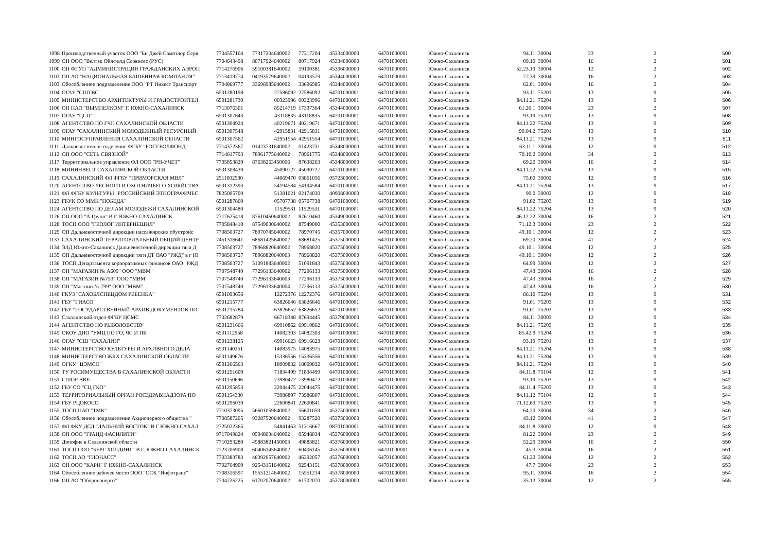| 1098 | Производственный участок ООО "Би Джей Самотлор Серв | 7704557104 | 77317204640002 | 77317204 | 45334000000 | 64701000001 | Южно-Сахалинск | 94.11 | 30004 | 23 | 2 | 500 |
| 1099 | ОП ООО "Велтэк Ойлфилд Сервисес (РУС)" | 7704643498 | 80717924640002 | 80717924 | 45334000000 | 64701000001 | Южно-Сахалинск | 09.10 | 30004 | 16 | 2 | 501 |
| 1100 | ОП ФГУП "АДМИНИСТРАЦИЯ ГРАЖДАНСКИХ АЭРОП | 7714276906 | 59100381640002 | 59100381 | 45336000000 | 64701000001 | Южно-Сахалинск | 52.23.19 | 30004 | 12 | 2 | 502 |
| 1102 | ОП АО "НАЦИОНАЛЬНАЯ БАШЕННАЯ КОМПАНИЯ" | 7713419774 | 04193579640002 | 04193579 | 45344000000 | 64701000001 | Южно-Сахалинск | 77.39 | 30004 | 16 | 2 | 503 |
| 1103 | Обособленное подразделение ООО "РТ Инвест Транспорт | 7704869777 | 33696985640002 | 33696985 | 45344000000 | 64701000001 | Южно-Сахалинск | 62.01 | 30004 | 16 | 2 | 504 |
| 1104 | ОГАУ "СШТВС" | 6501280198 | 27586092 | 27586092 | 64701000001 | 64701000001 | Южно-Сахалинск | 93.11 | 75201 | 13 | 9 | 505 |
| 1105 | МИНИСТЕРСТВО АРХИТЕКТУРЫ И ГРАДОСТРОИТЕЛ | 6501281730 | 00323996 | 00323996 | 64701000001 | 64701000001 | Южно-Сахалинск | 84.11.21 | 75204 | 13 | 9 | 506 |
| 1106 | ОП ПАО "ВЫМПЕЛКОМ" Г. ЮЖНО-САХАЛИНСК | 7713076301 | 85214719 | 17337364 | 45344000000 | 64701000001 | Южно-Сахалинск | 61.20.1 | 30004 | 23 | 2 | 507 |
| 1107 | ОГАУ "ЦСП" | 6501307643 | 43118835 | 43118835 | 64701000001 | 64701000001 | Южно-Сахалинск | 93.19 | 75201 | 13 | 9 | 508 |
| 1108 | АГЕНТСТВО ПО ГЧП САХАЛИНСКОЙ ОБЛАСТИ | 6501304924 | 40219671 | 40219671 | 64701000001 | 64701000001 | Южно-Сахалинск | 84.11.22 | 75204 | 13 | 9 | 509 |
| 1109 | ОГАУ "САХАЛИНСКИЙ МОЛОДЕЖНЫЙ РЕСУРСНЫЙ | 6501307548 | 42915831 | 42915831 | 64701000001 | 64701000001 | Южно-Сахалинск | 90.04.2 | 75201 | 13 | 9 | 510 |
| 1110 | МИНГОСУПРАВЛЕНИЯ САХАЛИНСКОЙ ОБЛАСТИ | 6501307562 | 42951554 | 42951554 | 64701000001 | 64701000001 | Южно-Сахалинск | 84.11.21 | 75204 | 13 | 9 | 511 |
| 1111 | Дальневосточное отделение ФГБУ "РОСГЕОЛФОНД" | 7714372367 | 01423731640002 | 01423731 | 45348000000 | 64701000001 | Южно-Сахалинск | 63.11.1 | 30004 | 12 | 9 | 512 |
| 1112 | ОП ООО "СЕТЬ СВЯЗНОЙ" | 7714617793 | 78961775640002 | 78961775 | 45348000000 | 64701000001 | Южно-Сахалинск | 70.10.2 | 30004 | 34 | 2 | 513 |
| 1117 | Территориальное управление ФЛ ООО "РН-УЧЕТ" | 7705853829 | 87638263450006 | 87638263 | 45348000000 | 64701000001 | Южно-Сахалинск | 69.20 | 30004 | 16 | 2 | 514 |
| 1118 | МИНИНВЕСТ САХАЛИНСКОЙ ОБЛАСТИ | 6501308439 | 45090727 | 45090727 | 64701000001 | 64701000001 | Южно-Сахалинск | 84.11.22 | 75204 | 13 | 9 | 515 |
| 1119 | САХАЛИНСКИЙ ФЛ ФГБУ "ПРИМОРСКАЯ МВЛ" | 2511002530 | 44069470 | 03861056 | 05723000001 | 64701000001 | Южно-Сахалинск | 75.00 | 30002 | 12 | 9 | 516 |
| 1120 | АГЕНТСТВО ЛЕСНОГО И ОХОТНИЧЬЕГО ХОЗЯЙСТВА | 6501312393 | 54194584 | 54194584 | 64701000001 | 64701000001 | Южно-Сахалинск | 84.11.21 | 75204 | 13 | 9 | 517 |
| 1121 | ФЛ ФГБУ КУЛЬТУРЫ "РОССИЙСКИЙ ЭТНОГРАФИЧЕС | 7825005700 | 51381021 | 02174030 | 40908000000 | 64701000001 | Южно-Сахалинск | 90.0 | 30002 | 12 | 9 | 518 |
| 1123 | ГБУК СО ММК "ПОБЕДА" | 6501287860 | 05707738 | 05707738 | 64701000001 | 64701000001 | Южно-Сахалинск | 91.02 | 75203 | 13 | 9 | 519 |
| 1124 | АГЕНТСТВО ПО ДЕЛАМ МОЛОДЕЖИ САХАЛИНСКОЙ | 6501304480 | 11529531 | 11529531 | 64701000001 | 64701000001 | Южно-Сахалинск | 84.11.22 | 75204 | 13 | 9 | 520 |
| 1126 | ОП ООО "А Групп" В Г. ЮЖНО-САХАЛИНСК | 7717625418 | 87610460640002 | 87610460 | 45349000000 | 64701000001 | Южно-Сахалинск | 46.12.22 | 30004 | 16 | 2 | 521 |
| 1128 | ТОСП ООО "ГЕОЛОГ ИНТЕРНЕШНЛ" | 7705848410 | 87549000640002 | 87549000 | 45353000000 | 64701000001 | Южно-Сахалинск | 71.12.3 | 30004 | 23 | 2 | 522 |
| 1129 | ОП Дальневосточной дирекции пассажирских обустройс | 7708503727 | 78970745640002 | 78970745 | 45357000000 | 64701000001 | Южно-Сахалинск | 49.10.1 | 30004 | 12 | 2 | 523 |
| 1133 | САХАЛИНСКИЙ ТЕРРИТОРИАЛЬНЫЙ ОБЩИЙ ЦЕНТР | 7451316641 | 68681425640002 | 68681425 | 45375000000 | 64701000001 | Южно-Сахалинск | 69.20 | 30004 | 41 | 2 | 524 |
| 1134 | ЭЛД Южно-Сахалинск Дальневосточной дирекции тяги Д | 7708503727 | 78968820640002 | 78968820 | 45375000000 | 64701000001 | Южно-Сахалинск | 49.10.1 | 30004 | 12 | 2 | 525 |
| 1135 | ОП Дальневосточной дирекции тяги ДТ ОАО "РЖД" в г Ю | 7708503727 | 78968820640003 | 78968820 | 45375000000 | 64701000001 | Южно-Сахалинск | 49.10.1 | 30004 | 12 | 2 | 526 |
| 1136 | ТОСП Департамента корпоративных финансов ОАО "РЖД | 7708503727 | 51091843640002 | 51091843 | 45375000000 | 64701000001 | Южно-Сахалинск | 64.99 | 30004 | 12 | 2 | 527 |
| 1137 | ОП "МАГАЗИН № А609" ООО "МВМ" | 7707548740 | 77296133640002 | 77296133 | 45375000000 | 64701000001 | Южно-Сахалинск | 47.43 | 30004 | 16 | 2 | 528 |
| 1138 | ОП "МАГАЗИН №753" ООО "МВМ" | 7707548740 | 77296133640003 | 77296133 | 45375000000 | 64701000001 | Южно-Сахалинск | 47.43 | 30004 | 16 | 2 | 529 |
| 1139 | ОП "Магазин № 799" ООО "МВМ" | 7707548740 | 77296133640004 | 77296133 | 45375000000 | 64701000001 | Южно-Сахалинск | 47.43 | 30004 | 16 | 2 | 530 |
| 1140 | ГКУЗ "САХОБЛСПЕЦДОМ РЕБЕНКА" | 6501093656 | 12272376 | 12272376 | 64701000001 | 64701000001 | Южно-Сахалинск | 86.10 | 75204 | 13 | 9 | 531 |
| 1141 | ГБУ "ГИАСО" | 6501215777 | 63826646 | 63826646 | 64701000001 | 64701000001 | Южно-Сахалинск | 91.01 | 75203 | 13 | 9 | 532 |
| 1142 | ГБУ "ГОСУДАРСТВЕННЫЙ АРХИВ ДОКУМЕНТОВ ПО | 6501215784 | 63826652 | 63826652 | 64701000001 | 64701000001 | Южно-Сахалинск | 91.01 | 75203 | 13 | 9 | 533 |
| 1143 | Сахалинский отдел ФГБУ ЦСМС | 7702682879 | 66718348 | 87694445 | 45379000000 | 64701000001 | Южно-Сахалинск | 84.11 | 30003 | 12 | 9 | 534 |
| 1144 | АГЕНТСТВО ПО РЫБОЛОВСТВУ | 6501231666 | 69910862 | 69910862 | 64701000001 | 64701000001 | Южно-Сахалинск | 84.11.21 | 75203 | 13 | 9 | 535 |
| 1145 | ОКОУ ДПО "УМЦ ПО ГО, ЧС И ПБ" | 6501112958 | 14082303 | 14082303 | 64701000001 | 64701000001 | Южно-Сахалинск | 85.42.9 | 75204 | 13 | 9 | 536 |
| 1146 | ОГАУ "СШ "САХАЛИН" | 6501238125 | 69916623 | 69916623 | 64701000001 | 64701000001 | Южно-Сахалинск | 93.19 | 75201 | 13 | 9 | 537 |
| 1147 | МИНИСТЕРСТВО КУЛЬТУРЫ И АРХИВНОГО ДЕЛА | 6501140151 | 14083975 | 14083975 | 64701000001 | 64701000001 | Южно-Сахалинск | 84.11.21 | 75204 | 13 | 9 | 538 |
| 1148 | МИНИСТЕРСТВО ЖКХ САХАЛИНСКОЙ ОБЛАСТИ | 6501149676 | 15336556 | 15336556 | 64701000001 | 64701000001 | Южно-Сахалинск | 84.11.21 | 75204 | 13 | 9 | 539 |
| 1149 | ОГКУ "ЦЭМСО" | 6501266563 | 18009832 | 18009832 | 64701000001 | 64701000001 | Южно-Сахалинск | 84.11.21 | 75204 | 13 | 9 | 540 |
| 1150 | ТУ РОСИМУЩЕСТВА В САХАЛИНСКОЙ ОБЛАСТИ | 6501251609 | 71834499 | 71834499 | 64701000001 | 64701000001 | Южно-Сахалинск | 84.11.8 | 75104 | 12 | 9 | 541 |
| 1151 | СШОР ВВЕ | 6501150696 | 73980472 | 73980472 | 64701000001 | 64701000001 | Южно-Сахалинск | 93.19 | 75203 | 13 | 9 | 542 |
| 1152 | ГБУ СО "СЦ ГКО" | 6501295853 | 22044475 | 22044475 | 64701000001 | 64701000001 | Южно-Сахалинск | 84.11.4 | 75203 | 13 | 9 | 543 |
| 1153 | ТЕРРИТОРИАЛЬНЫЙ ОРГАН РОСЗДРАВНАДЗОРА ПО | 6501154330 | 73986807 | 73986807 | 64701000001 | 64701000001 | Южно-Сахалинск | 84.11.12 | 75104 | 12 | 9 | 544 |
| 1154 | ГБУ РЦОКОСО | 6501296039 | 22600841 | 22600841 | 64701000001 | 64701000001 | Южно-Сахалинск | 71.12.63 | 75203 | 13 | 9 | 545 |
| 1155 | ТОСП ПАО "ТМК" | 7710373095 | 56601059640002 | 56601059 | 45375000000 | 64701000001 | Южно-Сахалинск | 64.20 | 30004 | 34 | 2 | 546 |
| 1156 | Обособленное подразделение Акционерного общества " | 7708587205 | 93287520640002 | 93287520 | 45375000000 | 64701000001 | Южно-Сахалинск | 43.12 | 30004 | 41 | 2 | 547 |
| 1157 | ФЛ ФКУ ДСД "ДАЛЬНИЙ ВОСТОК" В Г ЮЖНО-САХАЛ | 2725022365 | 54841463 | 51316667 | 08701000001 | 64701000001 | Южно-Сахалинск | 84.11.8 | 30002 | 12 | 9 | 548 |
| 1158 | ОП ООО "ГРАНД ФАСИЛИТИ" | 9717049824 | 05948034640002 | 05948034 | 45376000000 | 64701000001 | Южно-Сахалинск | 81.22 | 30004 | 23 | 2 | 549 |
| 1159 | Допофис в Сахалинской области | 7710293280 | 49883821450003 | 49883821 | 45376000000 | 64701000001 | Южно-Сахалинск | 52.29 | 30004 | 16 | 2 | 550 |
| 1161 | ТОСП ООО "БЕРГ ХОЛДИНГ" В Г. ЮЖНО-САХАЛИНСК | 7723706908 | 60406145640002 | 60406145 | 45376000000 | 64701000001 | Южно-Сахалинск | 45.3 | 30004 | 16 | 2 | 551 |
| 1162 | ТОСП АО "ГЛОНАСС" | 7703383783 | 46392057640002 | 46392057 | 45376000000 | 64701000001 | Южно-Сахалинск | 61.20 | 30004 | 12 | 2 | 552 |
| 1163 | ОП ООО "КАРИ" Г ЮЖНО-САХАЛИНСК | 7702764909 | 92543151640002 | 92543151 | 45378000000 | 64701000001 | Южно-Сахалинск | 47.7 | 30004 | 23 | 2 | 553 |
| 1164 | Обособленное рабочее место ООО "ОСК "Инфотранс" | 7708316597 | 15551214640002 | 15551214 | 45378000000 | 64701000001 | Южно-Сахалинск | 95.11 | 30004 | 16 | 2 | 554 |
| 1166 | ОП АО "Оборонэнерго" | 7704726225 | 61702070640002 | 61702070 | 45378000000 | 64701000001 | Южно-Сахалинск | 35.12 | 30004 | 12 | 2 | 555 |